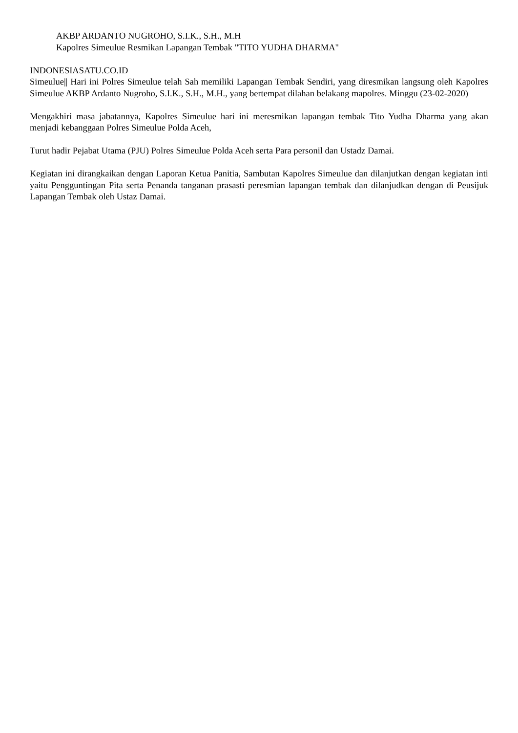AKBP ARDANTO NUGROHO, S.I.K., S.H., M.H
Kapolres Simeulue Resmikan Lapangan Tembak "TITO YUDHA DHARMA"
INDONESIASATU.CO.ID
Simeulue|| Hari ini Polres Simeulue telah Sah memiliki Lapangan Tembak Sendiri, yang diresmikan langsung oleh Kapolres Simeulue AKBP Ardanto Nugroho, S.I.K., S.H., M.H., yang bertempat dilahan belakang mapolres. Minggu (23-02-2020)
Mengakhiri masa jabatannya, Kapolres Simeulue hari ini meresmikan lapangan tembak Tito Yudha Dharma yang akan menjadi kebanggaan Polres Simeulue Polda Aceh,
Turut hadir Pejabat Utama (PJU) Polres Simeulue Polda Aceh serta Para personil dan Ustadz Damai.
Kegiatan ini dirangkaikan dengan Laporan Ketua Panitia, Sambutan Kapolres Simeulue dan dilanjutkan dengan kegiatan inti yaitu Pengguntingan Pita serta Penanda tanganan prasasti peresmian lapangan tembak dan dilanjudkan dengan di Peusijuk Lapangan Tembak oleh Ustaz Damai.